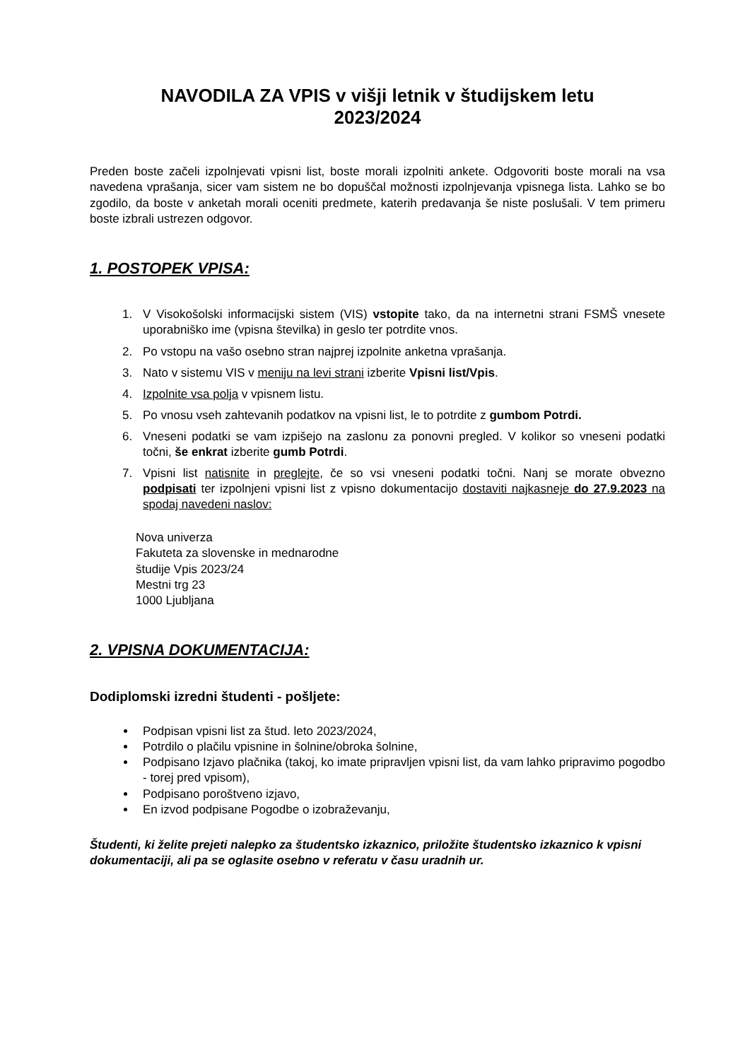NAVODILA ZA VPIS v višji letnik v študijskem letu
2023/2024
Preden boste začeli izpolnjevati vpisni list, boste morali izpolniti ankete. Odgovoriti boste morali na vsa navedena vprašanja, sicer vam sistem ne bo dopuščal možnosti izpolnjevanja vpisnega lista. Lahko se bo zgodilo, da boste v anketah morali oceniti predmete, katerih predavanja še niste poslušali. V tem primeru boste izbrali ustrezen odgovor.
1. POSTOPEK VPISA:
1. V Visokošolski informacijski sistem (VIS) vstopite tako, da na internetni strani FSMŠ vnesete uporabniško ime (vpisna številka) in geslo ter potrdite vnos.
2. Po vstopu na vašo osebno stran najprej izpolnite anketna vprašanja.
3. Nato v sistemu VIS v meniju na levi strani izberite Vpisni list/Vpis.
4. Izpolnite vsa polja v vpisnem listu.
5. Po vnosu vseh zahtevanih podatkov na vpisni list, le to potrdite z gumbom Potrdi.
6. Vneseni podatki se vam izpišejo na zaslonu za ponovni pregled. V kolikor so vneseni podatki točni, še enkrat izberite gumb Potrdi.
7. Vpisni list natisnite in preglejte, če so vsi vneseni podatki točni. Nanj se morate obvezno podpisati ter izpolnjeni vpisni list z vpisno dokumentacijo dostaviti najkasneje do 27.9.2023 na spodaj navedeni naslov:
Nova univerza
Fakuteta za slovenske in mednarodne
študije Vpis 2023/24
Mestni trg 23
1000 Ljubljana
2. VPISNA DOKUMENTACIJA:
Dodiplomski izredni študenti - pošljete:
Podpisan vpisni list za štud. leto 2023/2024,
Potrdilo o plačilu vpisnine in šolnine/obroka šolnine,
Podpisano Izjavo plačnika (takoj, ko imate pripravljen vpisni list, da vam lahko pripravimo pogodbo - torej pred vpisom),
Podpisano poroštveno izjavo,
En izvod podpisane Pogodbe o izobraževanju,
Študenti, ki želite prejeti nalepko za študentsko izkaznico, priložite študentsko izkaznico k vpisni dokumentaciji, ali pa se oglasite osebno v referatu v času uradnih ur.